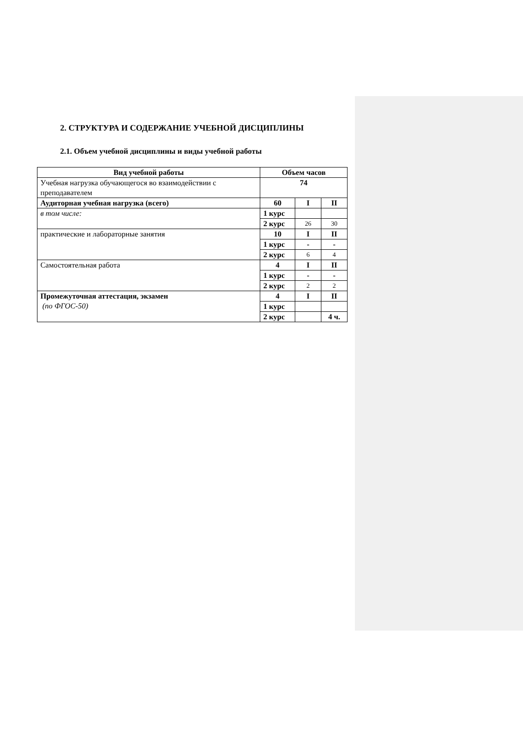2. СТРУКТУРА И СОДЕРЖАНИЕ УЧЕБНОЙ ДИСЦИПЛИНЫ
2.1. Объем учебной дисциплины и виды учебной работы
| Вид учебной работы | Объем часов | | |
| --- | --- | --- | --- |
| Учебная нагрузка обучающегося во взаимодействии с преподавателем | 74 | | |
| Аудиторная учебная нагрузка (всего) | 60 | I | II |
| в том числе: | 1 курс | | |
| | 2 курс | 26 | 30 |
| практические и лабораторные занятия | 10 | I | II |
| | 1 курс | - | - |
| | 2 курс | 6 | 4 |
| Самостоятельная работа | 4 | I | II |
| | 1 курс | - | - |
| | 2 курс | 2 | 2 |
| Промежуточная аттестация, экзамен (по ФГОС-50) | 4 | I | II |
| | 1 курс | | |
| | 2 курс | | 4 ч. |